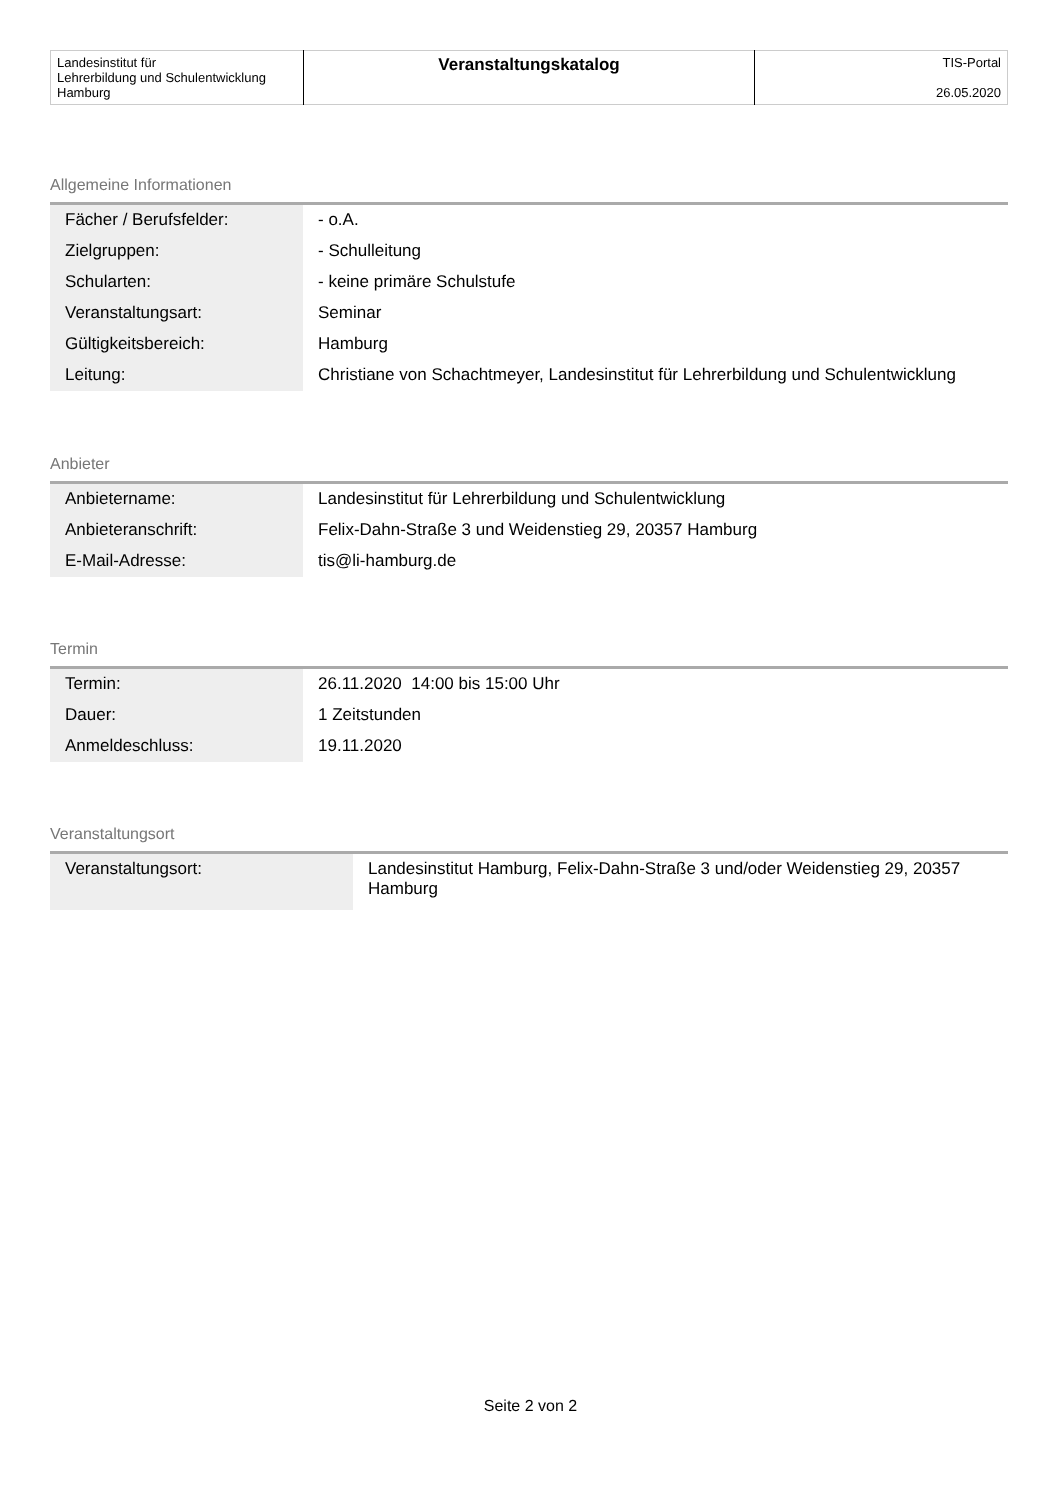| Landesinstitut für Lehrerbildung und Schulentwicklung Hamburg | Veranstaltungskatalog | TIS-Portal 26.05.2020 |
Allgemeine Informationen
| Fächer / Berufsfelder: | - o.A. |
| Zielgruppen: | - Schulleitung |
| Schularten: | - keine primäre Schulstufe |
| Veranstaltungsart: | Seminar |
| Gültigkeitsbereich: | Hamburg |
| Leitung: | Christiane von Schachtmeyer, Landesinstitut für Lehrerbildung und Schulentwicklung |
Anbieter
| Anbietername: | Landesinstitut für Lehrerbildung und Schulentwicklung |
| Anbieteranschrift: | Felix-Dahn-Straße 3 und Weidenstieg 29, 20357 Hamburg |
| E-Mail-Adresse: | tis@li-hamburg.de |
Termin
| Termin: | 26.11.2020 14:00 bis 15:00 Uhr |
| Dauer: | 1 Zeitstunden |
| Anmeldeschluss: | 19.11.2020 |
Veranstaltungsort
| Veranstaltungsort: | Landesinstitut Hamburg, Felix-Dahn-Straße 3 und/oder Weidenstieg 29, 20357 Hamburg |
Seite 2 von 2